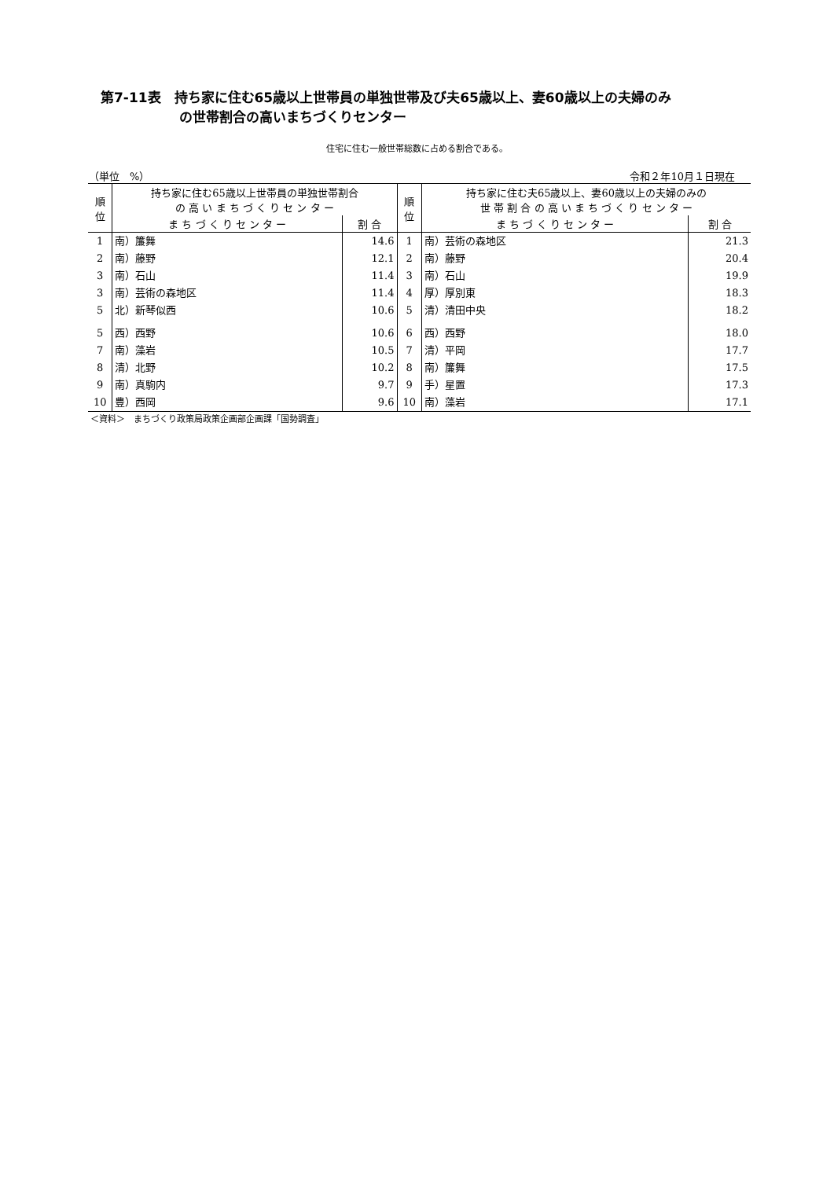第7-11表　持ち家に住む65歳以上世帯員の単独世帯及び夫65歳以上、妻60歳以上の夫婦のみ
の世帯割合の高いまちづくりセンター
住宅に住む一般世帯総数に占める割合である。
（単位　%） 令和２年10月１日現在
| 順 位 | 持ち家に住む65歳以上世帯員の単独世帯割合 の 高 い ま ち づ く り セ ン タ ー | | 順 位 | 持ち家に住む夫65歳以上、妻60歳以上の夫婦のみの 世 帯 割 合 の 高 い ま ち づ く り セ ン タ ー | |
| --- | --- | --- | --- | --- | --- |
| | ま ち づ く り セ ン タ ー | 割 合 | | ま ち づ く り セ ン タ ー | 割 合 |
| 1 | 南）簾舞 | 14.6 | 1 | 南）芸術の森地区 | 21.3 |
| 2 | 南）藤野 | 12.1 | 2 | 南）藤野 | 20.4 |
| 3 | 南）石山 | 11.4 | 3 | 南）石山 | 19.9 |
| 3 | 南）芸術の森地区 | 11.4 | 4 | 厚）厚別東 | 18.3 |
| 5 | 北）新琴似西 | 10.6 | 5 | 清）清田中央 | 18.2 |
| 5 | 西）西野 | 10.6 | 6 | 西）西野 | 18.0 |
| 7 | 南）藻岩 | 10.5 | 7 | 清）平岡 | 17.7 |
| 8 | 清）北野 | 10.2 | 8 | 南）簾舞 | 17.5 |
| 9 | 南）真駒内 | 9.7 | 9 | 手）星置 | 17.3 |
| 10 | 豊）西岡 | 9.6 | 10 | 南）藻岩 | 17.1 |
＜資料＞　まちづくり政策局政策企画部企画課「国勢調査」